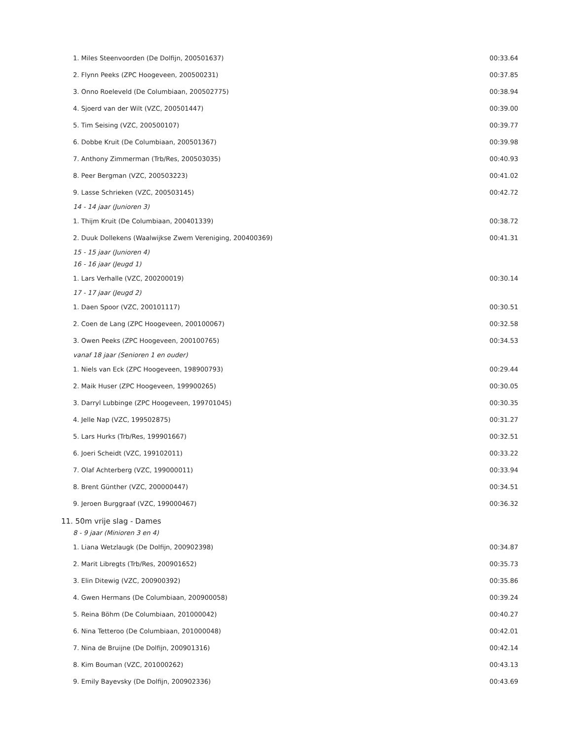| 1. Miles Steenvoorden (De Dolfijn, 200501637) | 00:33.64 |
| 2. Flynn Peeks (ZPC Hoogeveen, 200500231) | 00:37.85 |
| 3. Onno Roeleveld (De Columbiaan, 200502775) | 00:38.94 |
| 4. Sjoerd van der Wilt (VZC, 200501447) | 00:39.00 |
| 5. Tim Seising (VZC, 200500107) | 00:39.77 |
| 6. Dobbe Kruit (De Columbiaan, 200501367) | 00:39.98 |
| 7. Anthony Zimmerman (Trb/Res, 200503035) | 00:40.93 |
| 8. Peer Bergman (VZC, 200503223) | 00:41.02 |
| 9. Lasse Schrieken (VZC, 200503145) | 00:42.72 |
| 14 - 14 jaar (Junioren 3) | |
| 1. Thijm Kruit (De Columbiaan, 200401339) | 00:38.72 |
| 2. Duuk Dollekens (Waalwijkse Zwem Vereniging, 200400369) | 00:41.31 |
| 15 - 15 jaar (Junioren 4) | |
| 16 - 16 jaar (Jeugd 1) | |
| 1. Lars Verhalle (VZC, 200200019) | 00:30.14 |
| 17 - 17 jaar (Jeugd 2) | |
| 1. Daen Spoor (VZC, 200101117) | 00:30.51 |
| 2. Coen de Lang (ZPC Hoogeveen, 200100067) | 00:32.58 |
| 3. Owen Peeks (ZPC Hoogeveen, 200100765) | 00:34.53 |
| vanaf 18 jaar (Senioren 1 en ouder) | |
| 1. Niels van Eck (ZPC Hoogeveen, 198900793) | 00:29.44 |
| 2. Maik Huser (ZPC Hoogeveen, 199900265) | 00:30.05 |
| 3. Darryl Lubbinge (ZPC Hoogeveen, 199701045) | 00:30.35 |
| 4. Jelle Nap (VZC, 199502875) | 00:31.27 |
| 5. Lars Hurks (Trb/Res, 199901667) | 00:32.51 |
| 6. Joeri Scheidt (VZC, 199102011) | 00:33.22 |
| 7. Olaf Achterberg (VZC, 199000011) | 00:33.94 |
| 8. Brent Günther (VZC, 200000447) | 00:34.51 |
| 9. Jeroen Burggraaf (VZC, 199000467) | 00:36.32 |
| 11. 50m vrije slag - Dames | |
| 8 - 9 jaar (Minioren 3 en 4) | |
| 1. Liana Wetzlaugk (De Dolfijn, 200902398) | 00:34.87 |
| 2. Marit Libregts (Trb/Res, 200901652) | 00:35.73 |
| 3. Elin Ditewig (VZC, 200900392) | 00:35.86 |
| 4. Gwen Hermans (De Columbiaan, 200900058) | 00:39.24 |
| 5. Reina Böhm (De Columbiaan, 201000042) | 00:40.27 |
| 6. Nina Tetteroo (De Columbiaan, 201000048) | 00:42.01 |
| 7. Nina de Bruijne (De Dolfijn, 200901316) | 00:42.14 |
| 8. Kim Bouman (VZC, 201000262) | 00:43.13 |
| 9. Emily Bayevsky (De Dolfijn, 200902336) | 00:43.69 |